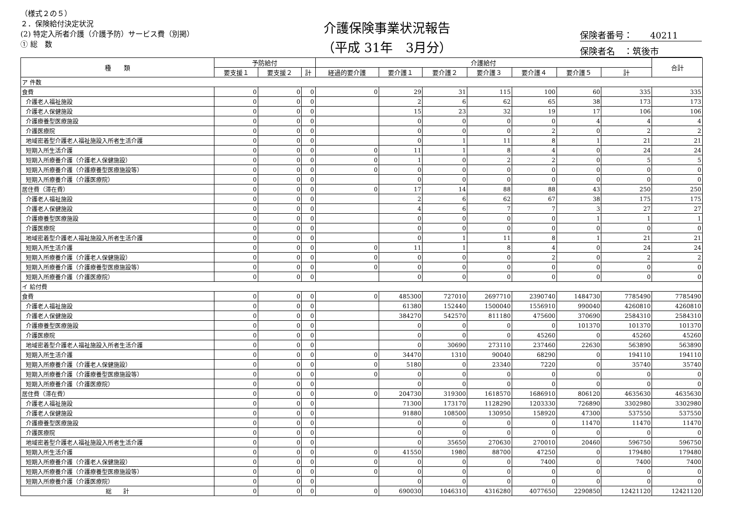（様式２の５）
２．保険給付決定状況
(2) 特定入所者介護（介護予防）サービス費（別掲）
① 総　数
介護保険事業状況報告
（平成 31年　3月分）
保険者番号：　　40211
保険者名　：筑後市
| 種 類 | 予防給付 | | | 介護給付 | | | | | | | 合計 |
| --- | --- | --- | --- | --- | --- | --- | --- | --- | --- | --- | --- |
| | 要支援１ | 要支援２ | 計 | 経過的要介護 | 要介護１ | 要介護２ | 要介護３ | 要介護４ | 要介護５ | 計 | |
| ア 件数 | | | | | | | | | | | |
| 食費 | 0 | 0 | 0 | 0 | 29 | 31 | 115 | 100 | 60 | 335 | 335 |
| 介護老人福祉施設 | 0 | 0 | 0 | | 2 | 6 | 62 | 65 | 38 | 173 | 173 |
| 介護老人保健施設 | 0 | 0 | 0 | | 15 | 23 | 32 | 19 | 17 | 106 | 106 |
| 介護療養型医療施設 | 0 | 0 | 0 | | 0 | 0 | 0 | 0 | 4 | 4 | 4 |
| 介護医療院 | 0 | 0 | 0 | | 0 | 0 | 0 | 2 | 0 | 2 | 2 |
| 地域密着型介護老人福祉施設入所者生活介護 | 0 | 0 | 0 | | 0 | 1 | 11 | 8 | 1 | 21 | 21 |
| 短期入所生活介護 | 0 | 0 | 0 | 0 | 11 | 1 | 8 | 4 | 0 | 24 | 24 |
| 短期入所療養介護（介護老人保健施設） | 0 | 0 | 0 | 0 | 1 | 0 | 2 | 2 | 0 | 5 | 5 |
| 短期入所療養介護（介護療養型医療施設等） | 0 | 0 | 0 | 0 | 0 | 0 | 0 | 0 | 0 | 0 | 0 |
| 短期入所療養介護（介護医療院） | 0 | 0 | 0 | | 0 | 0 | 0 | 0 | 0 | 0 | 0 |
| 居住費（滞在費） | 0 | 0 | 0 | 0 | 17 | 14 | 88 | 88 | 43 | 250 | 250 |
| 介護老人福祉施設 | 0 | 0 | 0 | | 2 | 6 | 62 | 67 | 38 | 175 | 175 |
| 介護老人保健施設 | 0 | 0 | 0 | | 4 | 6 | 7 | 7 | 3 | 27 | 27 |
| 介護療養型医療施設 | 0 | 0 | 0 | | 0 | 0 | 0 | 0 | 1 | 1 | 1 |
| 介護医療院 | 0 | 0 | 0 | | 0 | 0 | 0 | 0 | 0 | 0 | 0 |
| 地域密着型介護老人福祉施設入所者生活介護 | 0 | 0 | 0 | | 0 | 1 | 11 | 8 | 1 | 21 | 21 |
| 短期入所生活介護 | 0 | 0 | 0 | 0 | 11 | 1 | 8 | 4 | 0 | 24 | 24 |
| 短期入所療養介護（介護老人保健施設） | 0 | 0 | 0 | 0 | 0 | 0 | 0 | 2 | 0 | 2 | 2 |
| 短期入所療養介護（介護療養型医療施設等） | 0 | 0 | 0 | 0 | 0 | 0 | 0 | 0 | 0 | 0 | 0 |
| 短期入所療養介護（介護医療院） | 0 | 0 | 0 | | 0 | 0 | 0 | 0 | 0 | 0 | 0 |
| イ 給付費 | | | | | | | | | | | |
| 食費 | 0 | 0 | 0 | 0 | 485300 | 727010 | 2697710 | 2390740 | 1484730 | 7785490 | 7785490 |
| 介護老人福祉施設 | 0 | 0 | 0 | | 61380 | 152440 | 1500040 | 1556910 | 990040 | 4260810 | 4260810 |
| 介護老人保健施設 | 0 | 0 | 0 | | 384270 | 542570 | 811180 | 475600 | 370690 | 2584310 | 2584310 |
| 介護療養型医療施設 | 0 | 0 | 0 | | 0 | 0 | 0 | 0 | 101370 | 101370 | 101370 |
| 介護医療院 | 0 | 0 | 0 | | 0 | 0 | 0 | 45260 | 0 | 45260 | 45260 |
| 地域密着型介護老人福祉施設入所者生活介護 | 0 | 0 | 0 | | 0 | 30690 | 273110 | 237460 | 22630 | 563890 | 563890 |
| 短期入所生活介護 | 0 | 0 | 0 | 0 | 34470 | 1310 | 90040 | 68290 | 0 | 194110 | 194110 |
| 短期入所療養介護（介護老人保健施設） | 0 | 0 | 0 | 0 | 5180 | 0 | 23340 | 7220 | 0 | 35740 | 35740 |
| 短期入所療養介護（介護療養型医療施設等） | 0 | 0 | 0 | 0 | 0 | 0 | 0 | 0 | 0 | 0 | 0 |
| 短期入所療養介護（介護医療院） | 0 | 0 | 0 | | 0 | 0 | 0 | 0 | 0 | 0 | 0 |
| 居住費（滞在費） | 0 | 0 | 0 | 0 | 204730 | 319300 | 1618570 | 1686910 | 806120 | 4635630 | 4635630 |
| 介護老人福祉施設 | 0 | 0 | 0 | | 71300 | 173170 | 1128290 | 1203330 | 726890 | 3302980 | 3302980 |
| 介護老人保健施設 | 0 | 0 | 0 | | 91880 | 108500 | 130950 | 158920 | 47300 | 537550 | 537550 |
| 介護療養型医療施設 | 0 | 0 | 0 | | 0 | 0 | 0 | 0 | 11470 | 11470 | 11470 |
| 介護医療院 | 0 | 0 | 0 | | 0 | 0 | 0 | 0 | 0 | 0 | 0 |
| 地域密着型介護老人福祉施設入所者生活介護 | 0 | 0 | 0 | | 0 | 35650 | 270630 | 270010 | 20460 | 596750 | 596750 |
| 短期入所生活介護 | 0 | 0 | 0 | 0 | 41550 | 1980 | 88700 | 47250 | 0 | 179480 | 179480 |
| 短期入所療養介護（介護老人保健施設） | 0 | 0 | 0 | 0 | 0 | 0 | 0 | 7400 | 0 | 7400 | 7400 |
| 短期入所療養介護（介護療養型医療施設等） | 0 | 0 | 0 | 0 | 0 | 0 | 0 | 0 | 0 | 0 | 0 |
| 短期入所療養介護（介護医療院） | 0 | 0 | 0 | | 0 | 0 | 0 | 0 | 0 | 0 | 0 |
| 総 計 | 0 | 0 | 0 | 0 | 690030 | 1046310 | 4316280 | 4077650 | 2290850 | 12421120 | 12421120 |